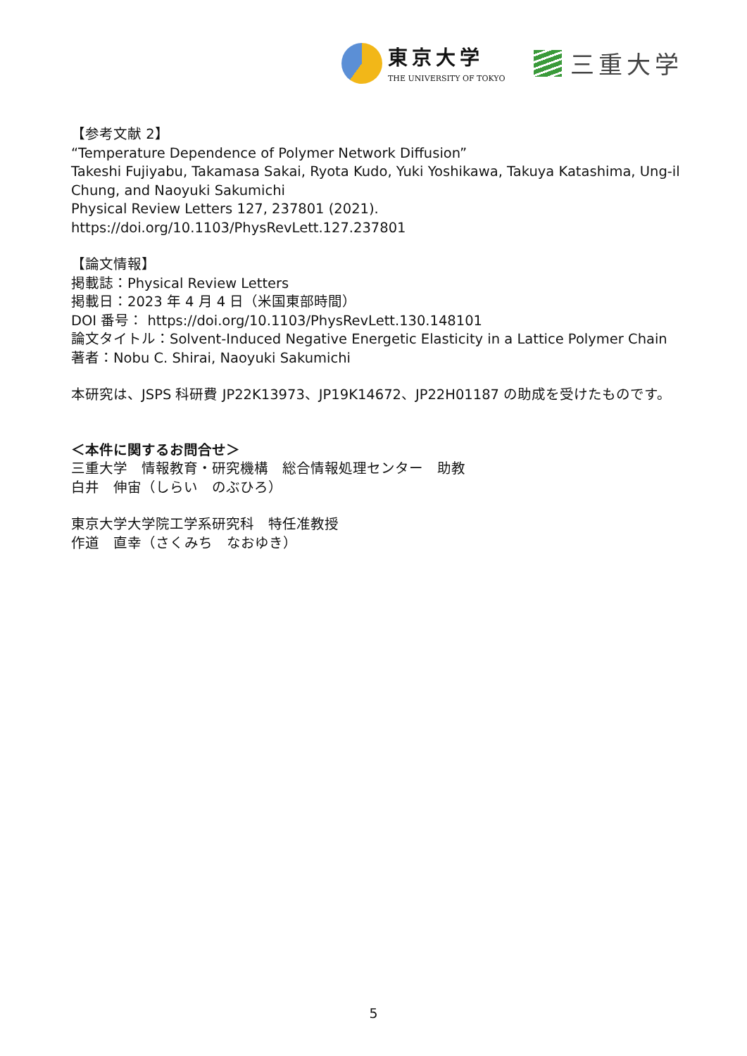東京大学
THE UNIVERSITY OF TOKYO
三重大学
【参考文献 2】
“Temperature Dependence of Polymer Network Diffusion”
Takeshi Fujiyabu, Takamasa Sakai, Ryota Kudo, Yuki Yoshikawa, Takuya Katashima, Ung-il Chung, and Naoyuki Sakumichi
Physical Review Letters 127, 237801 (2021).
https://doi.org/10.1103/PhysRevLett.127.237801
【論文情報】
掲載誌：Physical Review Letters
掲載日：2023 年 4 月 4 日（米国東部時間）
DOI 番号： https://doi.org/10.1103/PhysRevLett.130.148101
論文タイトル：Solvent-Induced Negative Energetic Elasticity in a Lattice Polymer Chain
著者：Nobu C. Shirai, Naoyuki Sakumichi
本研究は、JSPS 科研費 JP22K13973、JP19K14672、JP22H01187 の助成を受けたものです。
＜本件に関するお問合せ＞
三重大学　情報教育・研究機構　総合情報処理センター　助教
白井　伸宙（しらい　のぶひろ）
東京大学大学院工学系研究科　特任准教授
作道　直幸（さくみち　なおゆき）
5